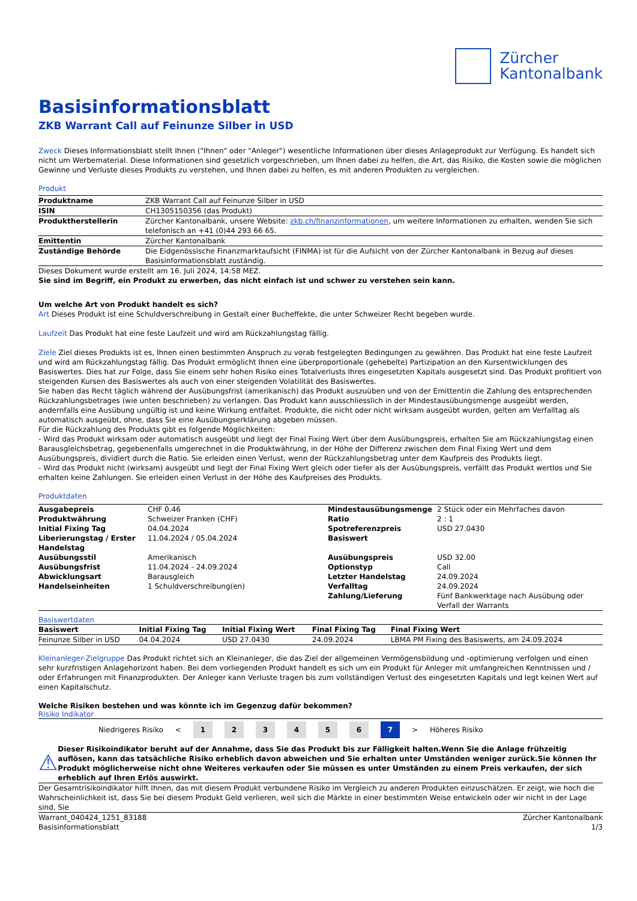Zürcher
Kantonalbank
Basisinformationsblatt
ZKB Warrant Call auf Feinunze Silber in USD
Zweck Dieses Informationsblatt stellt Ihnen ("Ihnen" oder "Anleger") wesentliche Informationen über dieses Anlageprodukt zur Verfügung. Es handelt sich nicht um Werbematerial. Diese Informationen sind gesetzlich vorgeschrieben, um Ihnen dabei zu helfen, die Art, das Risiko, die Kosten sowie die möglichen Gewinne und Verluste dieses Produkts zu verstehen, und Ihnen dabei zu helfen, es mit anderen Produkten zu vergleichen.
Produkt
| Produktname | ZKB Warrant Call auf Feinunze Silber in USD |
| ISIN | CH1305150356 (das Produkt) |
| Produktherstellerin | Zürcher Kantonalbank, unsere Website: zkb.ch/finanzinformationen , um weitere Informationen zu erhalten, wenden Sie sich telefonisch an +41 (0)44 293 66 65. |
| Emittentin | Zürcher Kantonalbank |
| Zuständige Behörde | Die Eidgenössische Finanzmarktaufsicht (FINMA) ist für die Aufsicht von der Zürcher Kantonalbank in Bezug auf dieses Basisinformationsblatt zuständig. |
Dieses Dokument wurde erstellt am 16. Juli 2024, 14:58 MEZ.
Sie sind im Begriff, ein Produkt zu erwerben, das nicht einfach ist und schwer zu verstehen sein kann.
Um welche Art von Produkt handelt es sich?
Art Dieses Produkt ist eine Schuldverschreibung in Gestalt einer Bucheffekte, die unter Schweizer Recht begeben wurde.
Laufzeit Das Produkt hat eine feste Laufzeit und wird am Rückzahlungstag fällig.
Ziele Ziel dieses Produkts ist es, Ihnen einen bestimmten Anspruch zu vorab festgelegten Bedingungen zu gewähren. Das Produkt hat eine feste Laufzeit und wird am Rückzahlungstag fällig. Das Produkt ermöglicht Ihnen eine überproportionale (gehebelte) Partizipation an den Kursentwicklungen des Basiswertes. Dies hat zur Folge, dass Sie einem sehr hohen Risiko eines Totalverlusts Ihres eingesetzten Kapitals ausgesetzt sind. Das Produkt profitiert von steigenden Kursen des Basiswertes als auch von einer steigenden Volatilität des Basiswertes.
Sie haben das Recht täglich während der Ausübungsfrist (amerikanisch) das Produkt auszuüben und von der Emittentin die Zahlung des entsprechenden Rückzahlungsbetrages (wie unten beschrieben) zu verlangen. Das Produkt kann ausschliesslich in der Mindestausübungsmenge ausgeübt werden, andernfalls eine Ausübung ungültig ist und keine Wirkung entfaltet. Produkte, die nicht oder nicht wirksam ausgeübt wurden, gelten am Verfalltag als automatisch ausgeübt, ohne, dass Sie eine Ausübungserklärung abgeben müssen.
Für die Rückzahlung des Produkts gibt es folgende Möglichkeiten:
- Wird das Produkt wirksam oder automatisch ausgeübt und liegt der Final Fixing Wert über dem Ausübungspreis, erhalten Sie am Rückzahlungstag einen Barausgleichsbetrag, gegebenenfalls umgerechnet in die Produktwährung, in der Höhe der Differenz zwischen dem Final Fixing Wert und dem Ausübungspreis, dividiert durch die Ratio. Sie erleiden einen Verlust, wenn der Rückzahlungsbetrag unter dem Kaufpreis des Produkts liegt.
- Wird das Produkt nicht (wirksam) ausgeübt und liegt der Final Fixing Wert gleich oder tiefer als der Ausübungspreis, verfällt das Produkt wertlos und Sie erhalten keine Zahlungen. Sie erleiden einen Verlust in der Höhe des Kaufpreises des Produkts.
Produktdaten
| Ausgabepreis | CHF 0.46 | Mindestausübungsmenge | 2 Stück oder ein Mehrfaches davon |
| Produktwährung | Schweizer Franken (CHF) | Ratio | 2 : 1 |
| Initial Fixing Tag | 04.04.2024 | Spotreferenzpreis | USD 27.0430 |
| Liberierungstag / Erster Handelstag | 11.04.2024 / 05.04.2024 | Basiswert | |
| Ausübungsstil | Amerikanisch | Ausübungspreis | USD 32.00 |
| Ausübungsfrist | 11.04.2024 - 24.09.2024 | Optionstyp | Call |
| Abwicklungsart | Barausgleich | Letzter Handelstag | 24.09.2024 |
| Handelseinheiten | 1 Schuldverschreibung(en) | Verfalltag | 24.09.2024 |
| | | Zahlung/Lieferung | Fünf Bankwerktage nach Ausübung oder Verfall der Warrants |
Basiswertdaten
| Basiswert | Initial Fixing Tag | Initial Fixing Wert | Final Fixing Tag | Final Fixing Wert |
| --- | --- | --- | --- | --- |
| Feinunze Silber in USD | 04.04.2024 | USD 27.0430 | 24.09.2024 | LBMA PM Fixing des Basiswerts, am 24.09.2024 |
Kleinanleger-Zielgruppe Das Produkt richtet sich an Kleinanleger, die das Ziel der allgemeinen Vermögensbildung und -optimierung verfolgen und einen sehr kurzfristigen Anlagehorizont haben. Bei dem vorliegenden Produkt handelt es sich um ein Produkt für Anleger mit umfangreichen Kenntnissen und / oder Erfahrungen mit Finanzprodukten. Der Anleger kann Verluste tragen bis zum vollständigen Verlust des eingesetzten Kapitals und legt keinen Wert auf einen Kapitalschutz.
Welche Risiken bestehen und was könnte ich im Gegenzug dafür bekommen?
Risiko Indikator
Niedrigeres Risiko < 1234567 > Höheres Risiko
⚠
Dieser Risikoindikator beruht auf der Annahme, dass Sie das Produkt bis zur Fälligkeit halten.Wenn Sie die Anlage frühzeitig auflösen, kann das tatsächliche Risiko erheblich davon abweichen und Sie erhalten unter Umständen weniger zurück.Sie können Ihr Produkt möglicherweise nicht ohne Weiteres verkaufen oder Sie müssen es unter Umständen zu einem Preis verkaufen, der sich erheblich auf Ihren Erlös auswirkt.
Der Gesamtrisikoindikator hilft Ihnen, das mit diesem Produkt verbundene Risiko im Vergleich zu anderen Produkten einzuschätzen. Er zeigt, wie hoch die Wahrscheinlichkeit ist, dass Sie bei diesem Produkt Geld verlieren, weil sich die Märkte in einer bestimmten Weise entwickeln oder wir nicht in der Lage sind, Sie
Warrant_040424_1251_83188
Basisinformationsblatt Zürcher Kantonalbank
1/3